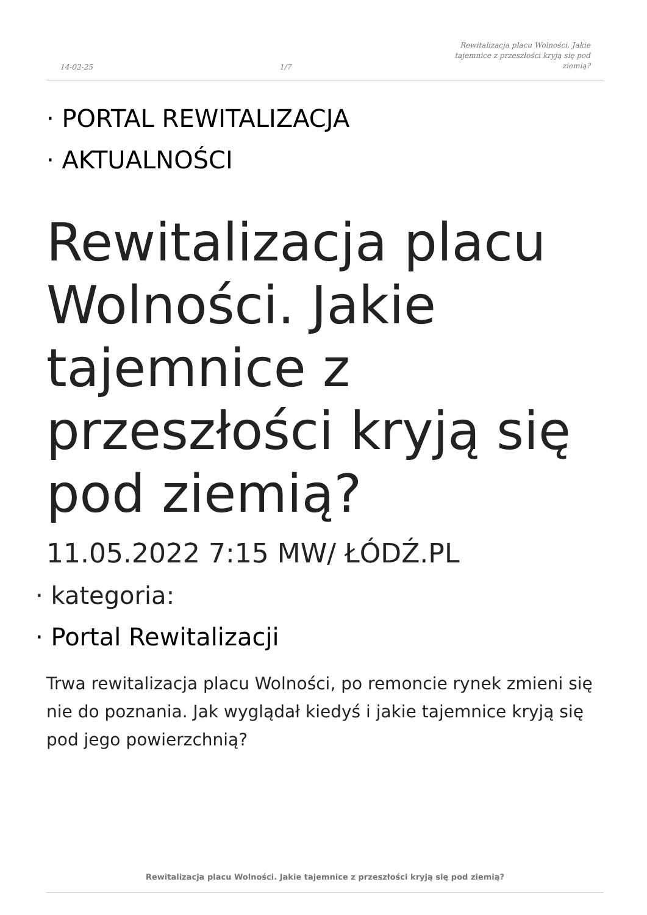14-02-25 1/7 Rewitalizacja placu Wolności. Jakie
tajemnice z przeszłości kryją się pod
ziemią?
· PORTAL REWITALIZACJA
· AKTUALNOŚCI
Rewitalizacja placu Wolności. Jakie tajemnice z przeszłości kryją się pod ziemią?
11.05.2022 7:15 MW/ ŁÓDŹ.PL
· kategoria:
· Portal Rewitalizacji
Trwa rewitalizacja placu Wolności, po remoncie rynek zmieni się nie do poznania. Jak wyglądał kiedyś i jakie tajemnice kryją się pod jego powierzchnią?
Rewitalizacja placu Wolności. Jakie tajemnice z przeszłości kryją się pod ziemią?